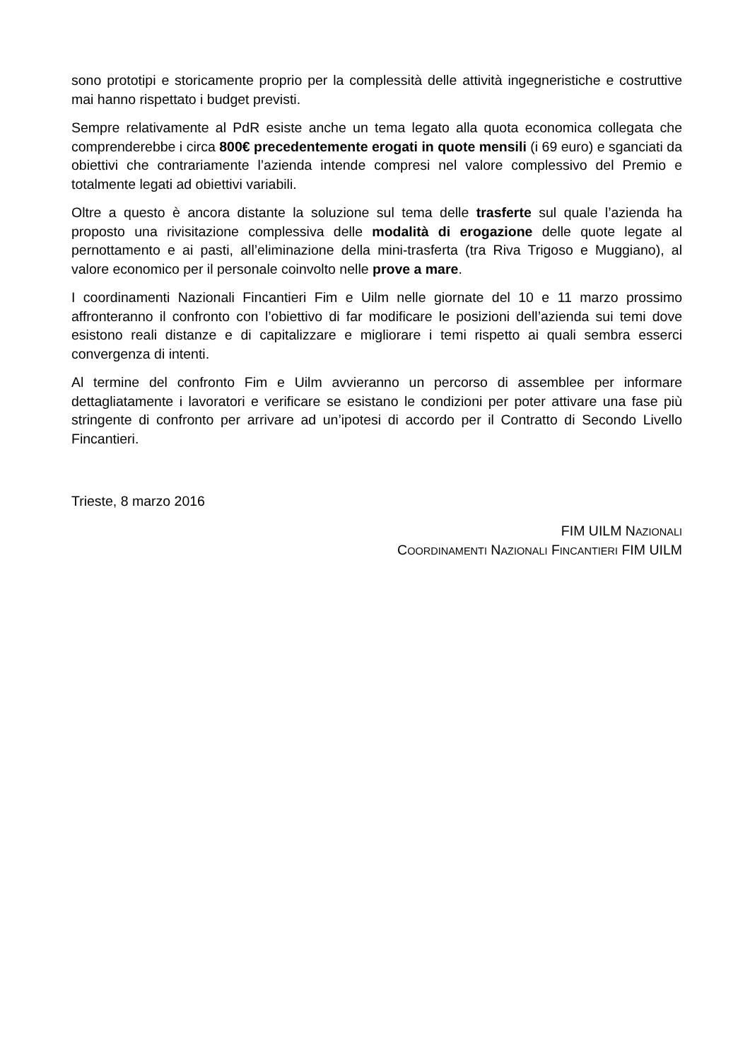sono prototipi e storicamente proprio per la complessità delle attività ingegneristiche e costruttive mai hanno rispettato i budget previsti.
Sempre relativamente al PdR esiste anche un tema legato alla quota economica collegata che comprenderebbe i circa 800€ precedentemente erogati in quote mensili (i 69 euro) e sganciati da obiettivi che contrariamente l’azienda intende compresi nel valore complessivo del Premio e totalmente legati ad obiettivi variabili.
Oltre a questo è ancora distante la soluzione sul tema delle trasferte sul quale l’azienda ha proposto una rivisitazione complessiva delle modalità di erogazione delle quote legate al pernottamento e ai pasti, all’eliminazione della mini-trasferta (tra Riva Trigoso e Muggiano), al valore economico per il personale coinvolto nelle prove a mare.
I coordinamenti Nazionali Fincantieri Fim e Uilm nelle giornate del 10 e 11 marzo prossimo affronteranno il confronto con l’obiettivo di far modificare le posizioni dell’azienda sui temi dove esistono reali distanze e di capitalizzare e migliorare i temi rispetto ai quali sembra esserci convergenza di intenti.
Al termine del confronto Fim e Uilm avvieranno un percorso di assemblee per informare dettagliatamente i lavoratori e verificare se esistano le condizioni per poter attivare una fase più stringente di confronto per arrivare ad un’ipotesi di accordo per il Contratto di Secondo Livello Fincantieri.
Trieste, 8 marzo 2016
FIM UILM NAZIONALI
COORDINAMENTI NAZIONALI FINCANTIERI FIM UILM